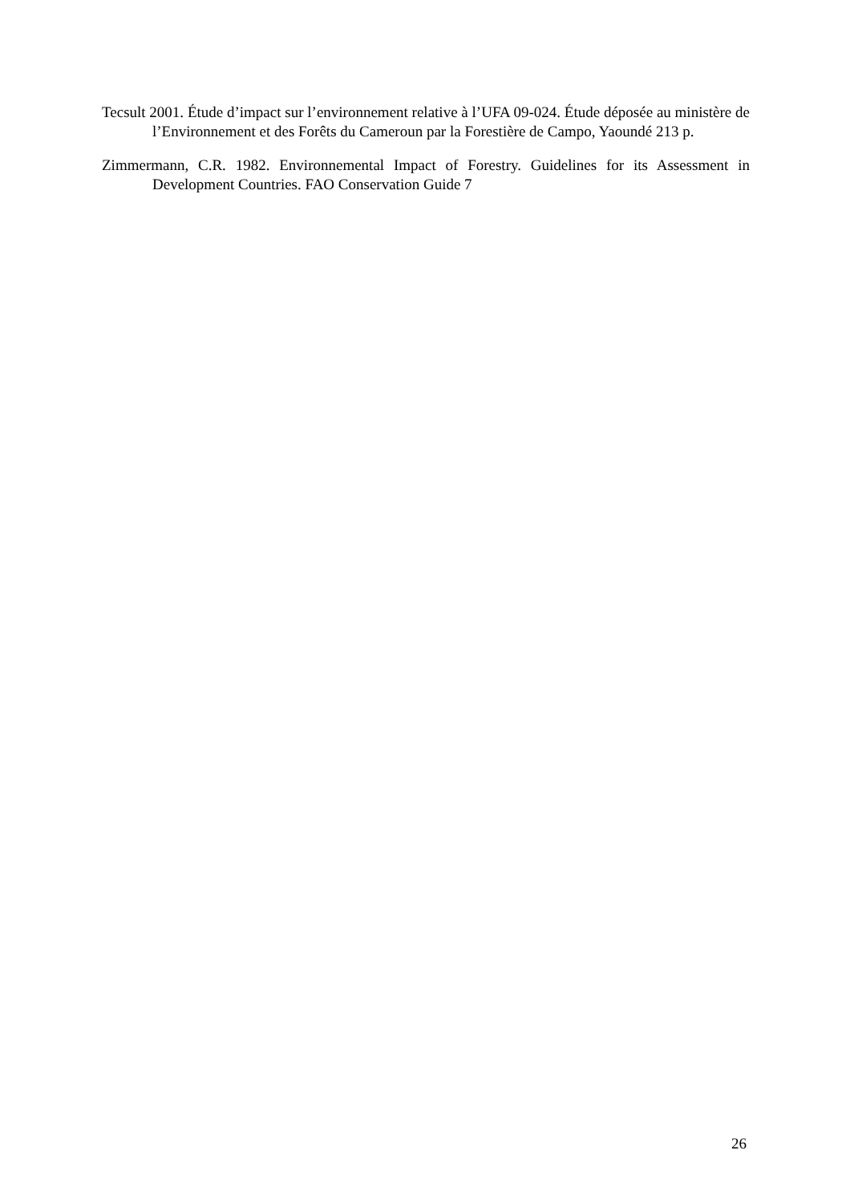Tecsult 2001. Étude d’impact sur l’environnement relative à l’UFA 09-024. Étude déposée au ministère de l’Environnement et des Forêts du Cameroun par la Forestière de Campo, Yaoundé 213 p.
Zimmermann, C.R. 1982. Environnemental Impact of Forestry. Guidelines for its Assessment in Development Countries. FAO Conservation Guide 7
26